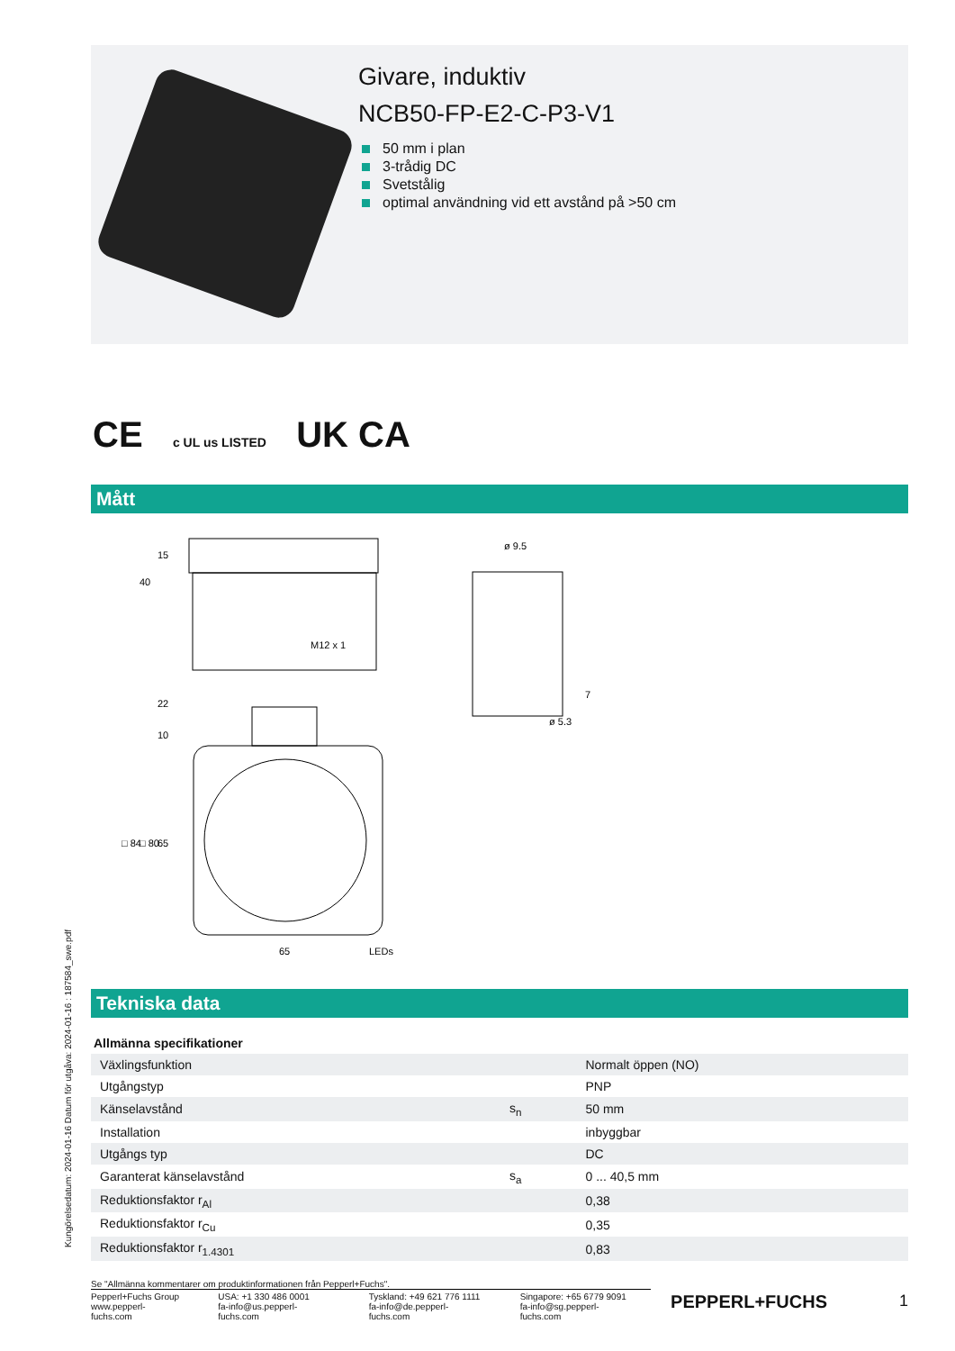Givare, induktiv
NCB50-FP-E2-C-P3-V1
50 mm i plan
3-trådig DC
Svetstålig
optimal användning vid ett avstånd på >50 cm
CE c UL us LISTED UK CA
Mått
40
15
M12 x 1
22
10
□ 84
□ 80
65
65
LEDs
ø 9.5
ø 5.3
7
Tekniska data
| Allmänna specifikationer | | |
| --- | --- | --- |
| Växlingsfunktion | | Normalt öppen (NO) |
| Utgångstyp | | PNP |
| Känselavstånd | s<sub>n</sub> | 50 mm |
| Installation | | inbyggbar |
| Utgångs typ | | DC |
| Garanterat känselavstånd | s<sub>a</sub> | 0 ... 40,5 mm |
| Reduktionsfaktor r<sub>Al</sub> | | 0,38 |
| Reduktionsfaktor r<sub>Cu</sub> | | 0,35 |
| Reduktionsfaktor r<sub>1.4301</sub> | | 0,83 |
Kungörelsedatum: 2024-01-16 Datum för utgåva: 2024-01-16 : 187584_swe.pdf
Se "Allmänna kommentarer om produktinformationen från Pepperl+Fuchs".
Pepperl+Fuchs Group
www.pepperl-fuchs.com
USA: +1 330 486 0001
fa-info@us.pepperl-fuchs.com
Tyskland: +49 621 776 1111
fa-info@de.pepperl-fuchs.com
Singapore: +65 6779 9091
fa-info@sg.pepperl-fuchs.com
PEPPERL+FUCHS 1